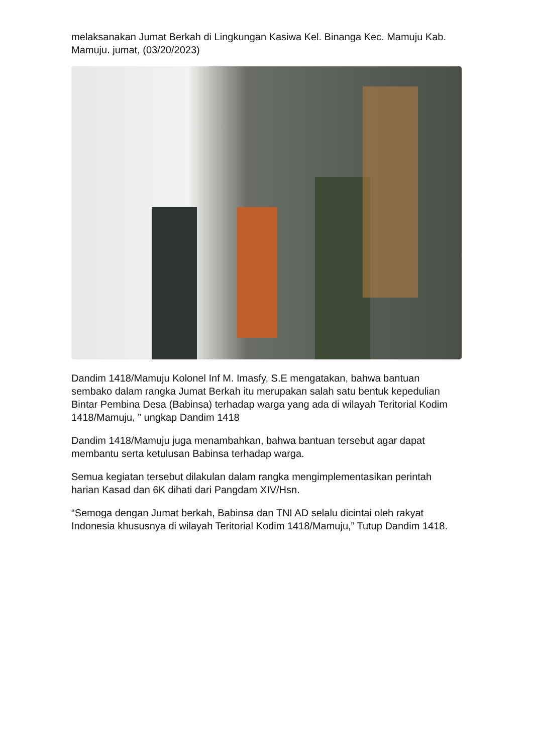melaksanakan Jumat Berkah di Lingkungan Kasiwa Kel. Binanga Kec. Mamuju Kab. Mamuju. jumat, (03/20/2023)
Dandim 1418/Mamuju Kolonel Inf M. Imasfy, S.E mengatakan, bahwa bantuan sembako dalam rangka Jumat Berkah itu merupakan salah satu bentuk kepedulian Bintar Pembina Desa (Babinsa) terhadap warga yang ada di wilayah Teritorial Kodim 1418/Mamuju, ” ungkap Dandim 1418
Dandim 1418/Mamuju juga menambahkan, bahwa bantuan tersebut agar dapat membantu serta ketulusan Babinsa terhadap warga.
Semua kegiatan tersebut dilakulan dalam rangka mengimplementasikan perintah harian Kasad dan 6K dihati dari Pangdam XIV/Hsn.
“Semoga dengan Jumat berkah, Babinsa dan TNI AD selalu dicintai oleh rakyat Indonesia khususnya di wilayah Teritorial Kodim 1418/Mamuju,” Tutup Dandim 1418.